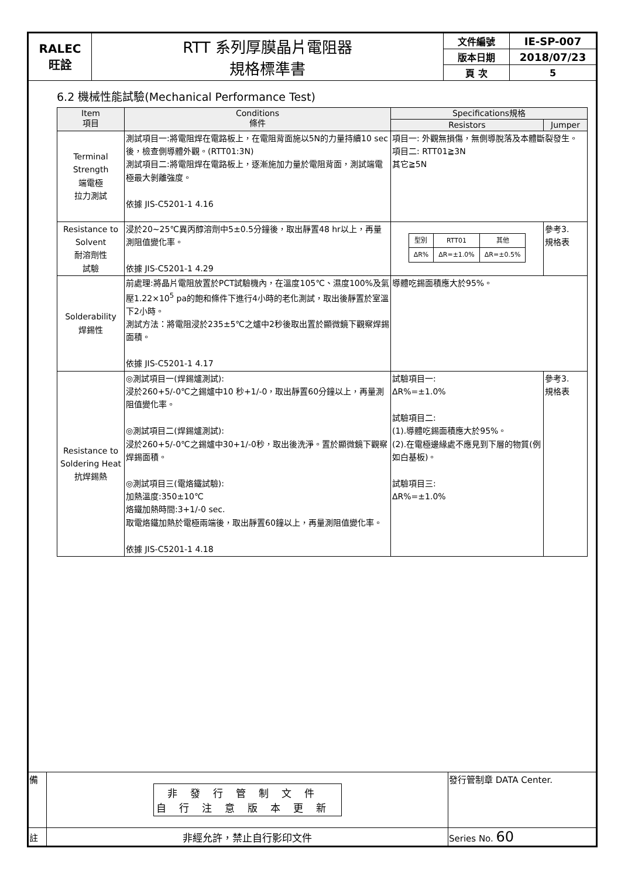| RALEC 旺詮 | RTT 系列厚膜晶片電阻器 規格標準書 | 文件編號 | IE-SP-007 |
| | | 版本日期 | 2018/07/23 |
| | | 頁 次 | 5 |
6.2 機械性能試驗(Mechanical Performance Test)
| Item 項目 | Conditions 條件 | Specifications規格 | |
| --- | --- | --- | --- |
| | | Resistors | Jumper |
| Terminal Strength 端電極 拉力測試 | 測試項目一:將電阻焊在電路板上，在電阻背面施以5N的力量持續10 sec後，檢查側導體外觀。(RTT01:3N) 測試項目二:將電阻焊在電路板上，逐漸施加力量於電阻背面，測試端電極最大剝離強度。 依據 JIS-C5201-1 4.16 | 項目一: 外觀無損傷，無側導脫落及本體斷裂發生。 項目二: RTT01≧3N 其它≧5N | |
| Resistance to Solvent 耐溶劑性 試驗 | 浸於20~25℃異丙醇溶劑中5±0.5分鐘後，取出靜置48 hr以上，再量測阻值變化率。 依據 JIS-C5201-1 4.29 | / 型別 / RTT01 / 其他 / / ΔR% / ΔR=±1.0% / ΔR=±0.5% / | 參考3. 規格表 |
| Solderability 焊錫性 | 前處理:將晶片電阻放置於PCT試驗機內，在溫度105℃、濕度100%及氣壓1.22×10<sup>5</sup> pa的飽和條件下進行4小時的老化測試，取出後靜置於室溫下2小時。 測試方法：將電阻浸於235±5℃之爐中2秒後取出置於顯微鏡下觀察焊錫面積。 依據 JIS-C5201-1 4.17 | 導體吃錫面積應大於95%。 | |
| Resistance to Soldering Heat 抗焊錫熱 | ◎測試項目一(焊錫爐測試): 浸於260+5/-0℃之錫爐中10 秒+1/-0，取出靜置60分鐘以上，再量測阻值變化率。 ◎測試項目二(焊錫爐測試): 浸於260+5/-0℃之錫爐中30+1/-0秒，取出後洗淨。置於顯微鏡下觀察焊錫面積。 ◎測試項目三(電烙鐵試驗): 加熱溫度:350±10℃ 烙鐵加熱時間:3+1/-0 sec. 取電烙鐵加熱於電極兩端後，取出靜置60鐘以上，再量測阻值變化率。 依據 JIS-C5201-1 4.18 | 試驗項目一: ΔR%=±1.0% 試驗項目二: (1).導體吃錫面積應大於95%。 (2).在電極邊緣處不應見到下層的物質(例如白基板)。 試驗項目三: ΔR%=±1.0% | 參考3. 規格表 |
| 備 | 非發行管制文件 自行注意版本更新 | 發行管制章 DATA Center. |
| 註 | 非經允許，禁止自行影印文件 | Series No. 60 |